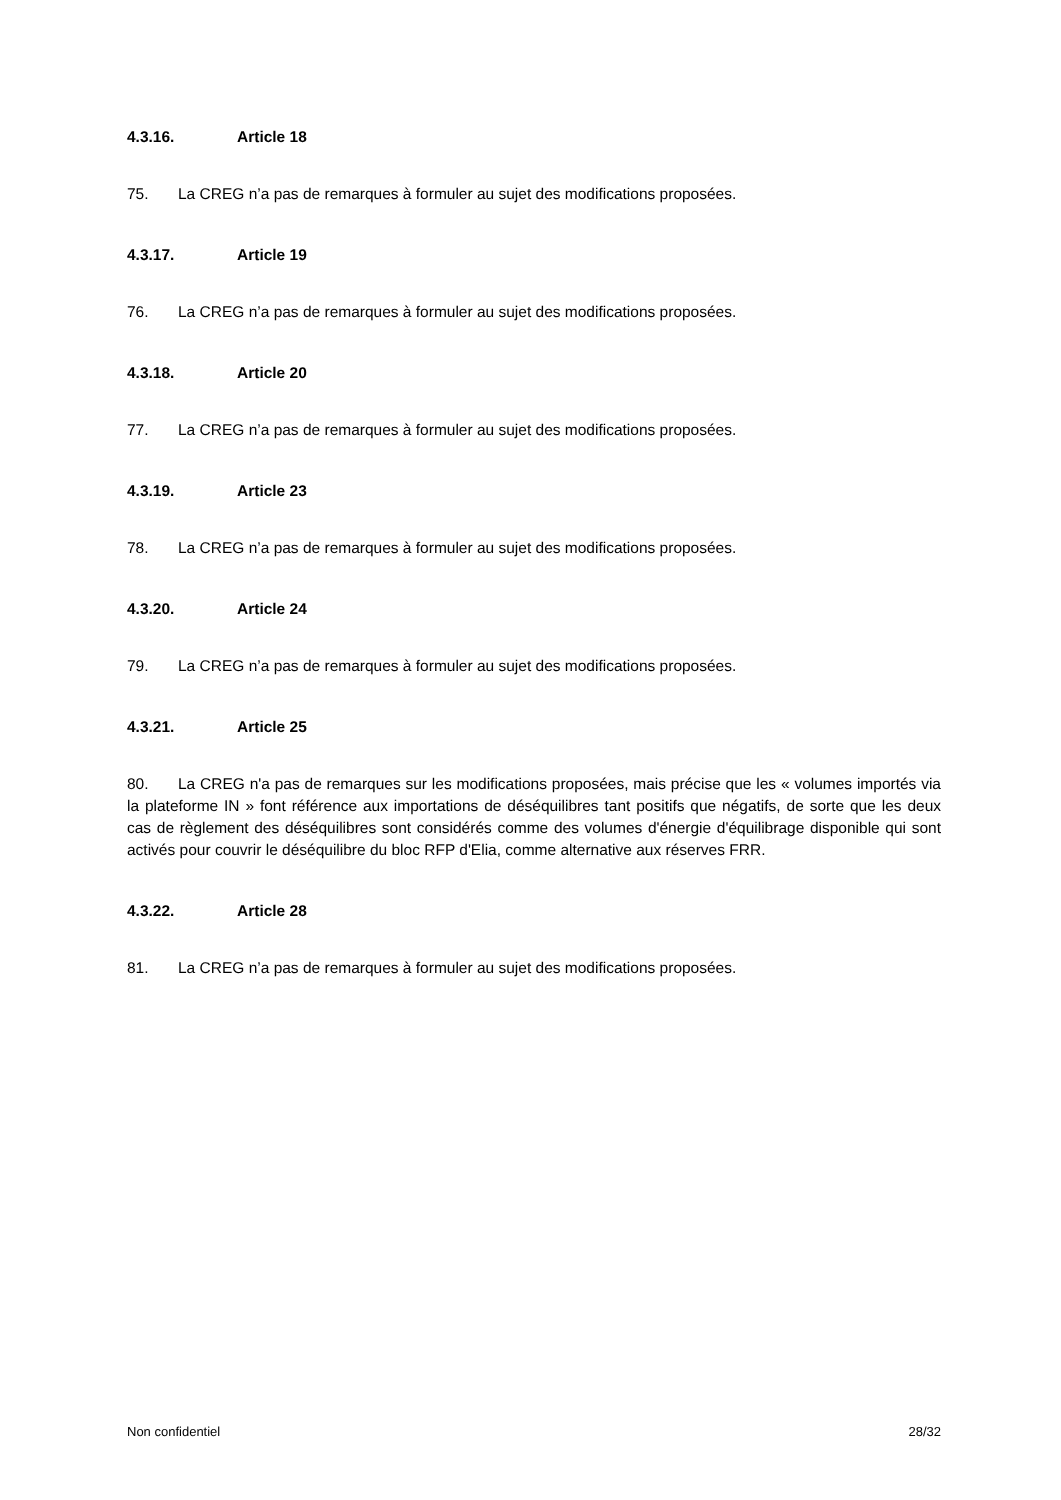4.3.16. Article 18
75. La CREG n’a pas de remarques à formuler au sujet des modifications proposées.
4.3.17. Article 19
76. La CREG n’a pas de remarques à formuler au sujet des modifications proposées.
4.3.18. Article 20
77. La CREG n’a pas de remarques à formuler au sujet des modifications proposées.
4.3.19. Article 23
78. La CREG n’a pas de remarques à formuler au sujet des modifications proposées.
4.3.20. Article 24
79. La CREG n’a pas de remarques à formuler au sujet des modifications proposées.
4.3.21. Article 25
80. La CREG n'a pas de remarques sur les modifications proposées, mais précise que les « volumes importés via la plateforme IN » font référence aux importations de déséquilibres tant positifs que négatifs, de sorte que les deux cas de règlement des déséquilibres sont considérés comme des volumes d'énergie d'équilibrage disponible qui sont activés pour couvrir le déséquilibre du bloc RFP d'Elia, comme alternative aux réserves FRR.
4.3.22. Article 28
81. La CREG n’a pas de remarques à formuler au sujet des modifications proposées.
Non confidentiel 28/32